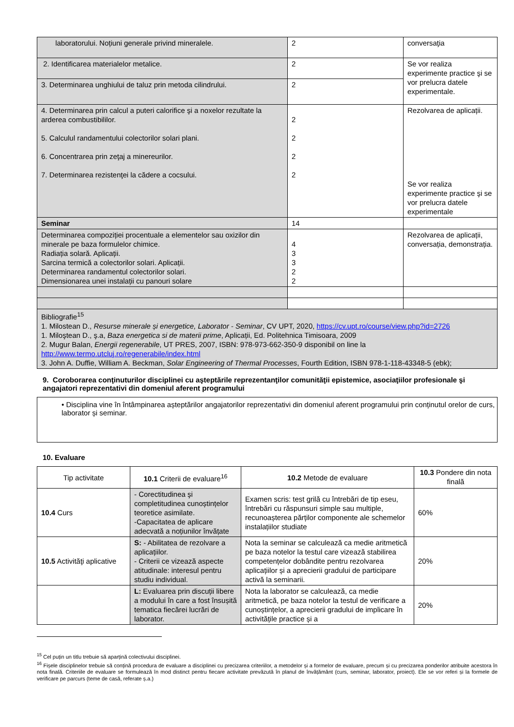| laboratorului. Noțiuni generale privind mineralele. | 2 | conversaţia |
| 2. Identificarea materialelor metalice. | 2 | Se vor realiza experimente practice şi se vor prelucra datele experimentale. |
| 3. Determinarea unghiului de taluz prin metoda cilindrului. | 2 | |
| 4. Determinarea prin calcul a puteri calorifice şi a noxelor rezultate la arderea combustibililor. 5. Calculul randamentului colectorilor solari plani. 6. Concentrarea prin zeţaj a minereurilor. 7. Determinarea rezistenţei la cădere a cocsului. | 2 2 2 2 | Rezolvarea de aplicații. Se vor realiza experimente practice şi se vor prelucra datele experimentale |
| Seminar | 14 | |
| Determinarea compoziției procentuale a elementelor sau oxizilor din minerale pe baza formulelor chimice. Radiația solară. Aplicații. Sarcina termică a colectorilor solari. Aplicații. Determinarea randamentul colectorilor solari. Dimensionarea unei instalații cu panouri solare | 4 3 3 2 2 | Rezolvarea de aplicații, conversația, demonstrația. |
| Bibliografie<sup>15</sup> 1. Milostean D., Resurse minerale și energetice, Laborator - Seminar , CV UPT, 2020, https://cv.upt.ro/course/view.php?id=2726 1. Miloştean D., ş.a, Baza energetica si de materii prime , Aplicații, Ed. Politehnica Timisoara, 2009 2. Mugur Balan, Energii regenerabile , UT PRES, 2007, ISBN: 978-973-662-350-9 disponibil on line la http://www.termo.utcluj.ro/regenerabile/index.html 3. John A. Duffie, William A. Beckman, Solar Engineering of Thermal Processes , Fourth Edition, ISBN 978-1-118-43348-5 (ebk); | | |
9. Coroborarea conţinuturilor disciplinei cu aşteptările reprezentanţilor comunităţii epistemice, asociaţiilor profesionale şi angajatori reprezentativi din domeniul aferent programului
• Disciplina vine în întâmpinarea așteptărilor angajatorilor reprezentativi din domeniul aferent programului prin conținutul orelor de curs, laborator și seminar.
10. Evaluare
| Tip activitate | 10.1 Criterii de evaluare<sup>16</sup> | 10.2 Metode de evaluare | 10.3 Pondere din nota finală |
| 10.4 Curs | - Corectitudinea şi completitudinea cunoștințelor teoretice asimilate. -Capacitatea de aplicare adecvată a noțiunilor învățate | Examen scris: test grilă cu întrebări de tip eseu, întrebări cu răspunsuri simple sau multiple, recunoașterea părților componente ale schemelor instalațiilor studiate | 60% |
| 10.5 Activităţi aplicative | S: - Abilitatea de rezolvare a aplicațiilor. - Criterii ce vizează aspecte atitudinale: interesul pentru studiu individual. | Nota la seminar se calculează ca medie aritmetică pe baza notelor la testul care vizează stabilirea competențelor dobândite pentru rezolvarea aplicațiilor și a aprecierii gradului de participare activă la seminarii. | 20% |
| | L: Evaluarea prin discuții libere a modului în care a fost însușită tematica fiecărei lucrări de laborator. | Nota la laborator se calculează, ca medie aritmetică, pe baza notelor la testul de verificare a cunoștințelor, a aprecierii gradului de implicare în activitățile practice și a | 20% |
<sup>15</sup> Cel puțin un titlu trebuie să aparțină colectivului disciplinei.
<sup>16</sup> Fișele disciplinelor trebuie să conțină procedura de evaluare a disciplinei cu precizarea criteriilor, a metodelor și a formelor de evaluare, precum și cu precizarea ponderilor atribuite acestora în nota finală. Criteriile de evaluare se formulează în mod distinct pentru fiecare activitate prevăzută în planul de învățământ (curs, seminar, laborator, proiect). Ele se vor referi și la formele de verificare pe parcurs (teme de casă, referate ș.a.)